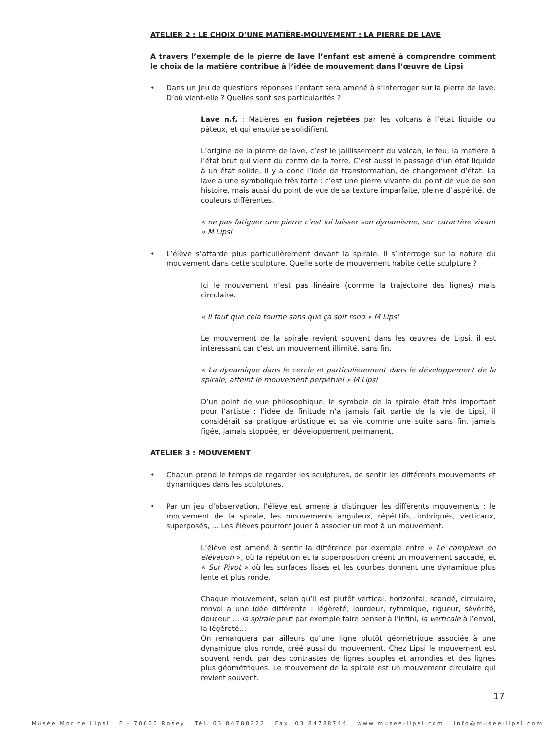ATELIER 2 : LE CHOIX D’UNE MATIÈRE-MOUVEMENT : LA PIERRE DE LAVE
A travers l’exemple de la pierre de lave l’enfant est amené à comprendre comment le choix de la matière contribue à l’idée de mouvement dans l’œuvre de Lipsi
• Dans un jeu de questions réponses l’enfant sera amené à s’interroger sur la pierre de lave. D’où vient-elle ? Quelles sont ses particularités ?
Lave n.f. : Matières en fusion rejetées par les volcans à l’état liquide ou pâteux, et qui ensuite se solidifient.
L’origine de la pierre de lave, c’est le jaillissement du volcan, le feu, la matière à l’état brut qui vient du centre de la terre. C’est aussi le passage d’un état liquide à un état solide, il y a donc l’idée de transformation, de changement d’état. La lave a une symbolique très forte : c’est une pierre vivante du point de vue de son histoire, mais aussi du point de vue de sa texture imparfaite, pleine d’aspérité, de couleurs différentes.
« ne pas fatiguer une pierre c’est lui laisser son dynamisme, son caractère vivant » M Lipsi
• L’élève s’attarde plus particulièrement devant la spirale. Il s’interroge sur la nature du mouvement dans cette sculpture. Quelle sorte de mouvement habite cette sculpture ?
Ici le mouvement n’est pas linéaire (comme la trajectoire des lignes) mais circulaire.
« Il faut que cela tourne sans que ça soit rond » M Lipsi
Le mouvement de la spirale revient souvent dans les œuvres de Lipsi, il est intéressant car c’est un mouvement illimité, sans fin.
« La dynamique dans le cercle et particulièrement dans le développement de la spirale, atteint le mouvement perpétuel » M Lipsi
D’un point de vue philosophique, le symbole de la spirale était très important pour l’artiste : l’idée de finitude n’a jamais fait partie de la vie de Lipsi, il considérait sa pratique artistique et sa vie comme une suite sans fin, jamais figée, jamais stoppée, en développement permanent.
ATELIER 3 : MOUVEMENT
• Chacun prend le temps de regarder les sculptures, de sentir les différents mouvements et dynamiques dans les sculptures.
• Par un jeu d’observation, l’élève est amené à distinguer les différents mouvements : le mouvement de la spirale, les mouvements anguleux, répétitifs, imbriqués, verticaux, superposés, … Les élèves pourront jouer à associer un mot à un mouvement.
L’élève est amené à sentir la différence par exemple entre « Le complexe en élévation », où la répétition et la superposition créent un mouvement saccadé, et « Sur Pivot » où les surfaces lisses et les courbes donnent une dynamique plus lente et plus ronde.
Chaque mouvement, selon qu’il est plutôt vertical, horizontal, scandé, circulaire, renvoi a une idée différente : légèreté, lourdeur, rythmique, rigueur, sévérité, douceur … la spirale peut par exemple faire penser à l’infini, la verticale à l’envol, la légèreté…
On remarquera par ailleurs qu’une ligne plutôt géométrique associée à une dynamique plus ronde, créé aussi du mouvement. Chez Lipsi le mouvement est souvent rendu par des contrastes de lignes souples et arrondies et des lignes plus géométriques. Le mouvement de la spirale est un mouvement circulaire qui revient souvent.
17
Musée Morice Lipsi F - 70000 Rosey Tél. 03 84788222 Fax. 03 84788744 www.musee-lipsi.com info@musee-lipsi.com